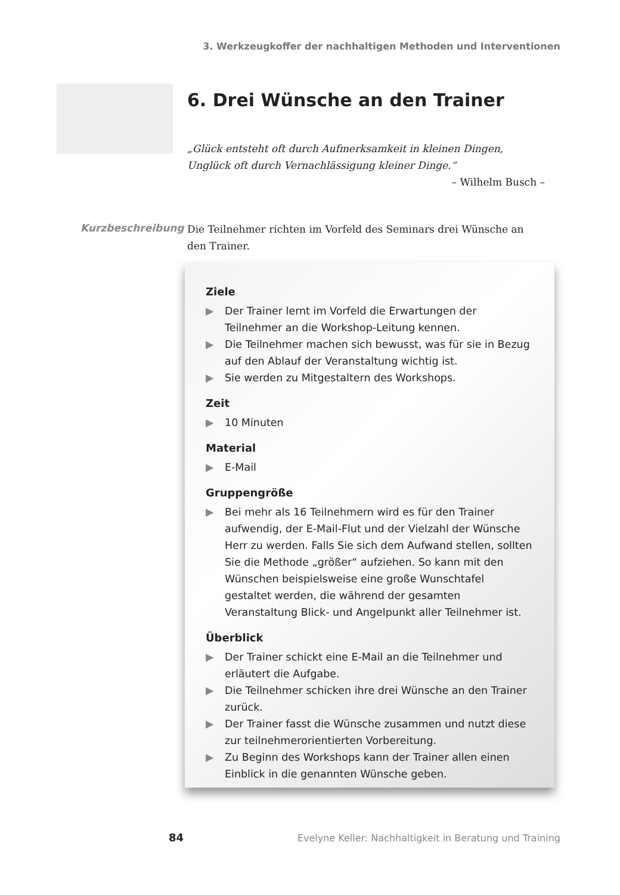3. Werkzeugkoffer der nachhaltigen Methoden und Interventionen
6. Drei Wünsche an den Trainer
„Glück entsteht oft durch Aufmerksamkeit in kleinen Dingen,
Unglück oft durch Vernachlässigung kleiner Dinge.“
– Wilhelm Busch –
Kurzbeschreibung
Die Teilnehmer richten im Vorfeld des Seminars drei Wünsche an den Trainer.
Ziele
▶ Der Trainer lernt im Vorfeld die Erwartungen der Teilnehmer an die Workshop-Leitung kennen.
▶ Die Teilnehmer machen sich bewusst, was für sie in Bezug auf den Ablauf der Veranstaltung wichtig ist.
▶ Sie werden zu Mitgestaltern des Workshops.
Zeit
▶ 10 Minuten
Material
▶ E-Mail
Gruppengröße
▶ Bei mehr als 16 Teilnehmern wird es für den Trainer aufwendig, der E-Mail-Flut und der Vielzahl der Wünsche Herr zu werden. Falls Sie sich dem Aufwand stellen, sollten Sie die Methode „größer“ aufziehen. So kann mit den Wünschen beispielsweise eine große Wunschtafel gestaltet werden, die während der gesamten Veranstaltung Blick- und Angelpunkt aller Teilnehmer ist.
Überblick
▶ Der Trainer schickt eine E-Mail an die Teilnehmer und erläutert die Aufgabe.
▶ Die Teilnehmer schicken ihre drei Wünsche an den Trainer zurück.
▶ Der Trainer fasst die Wünsche zusammen und nutzt diese zur teilnehmerorientierten Vorbereitung.
▶ Zu Beginn des Workshops kann der Trainer allen einen Einblick in die genannten Wünsche geben.
84
Evelyne Keller: Nachhaltigkeit in Beratung und Training